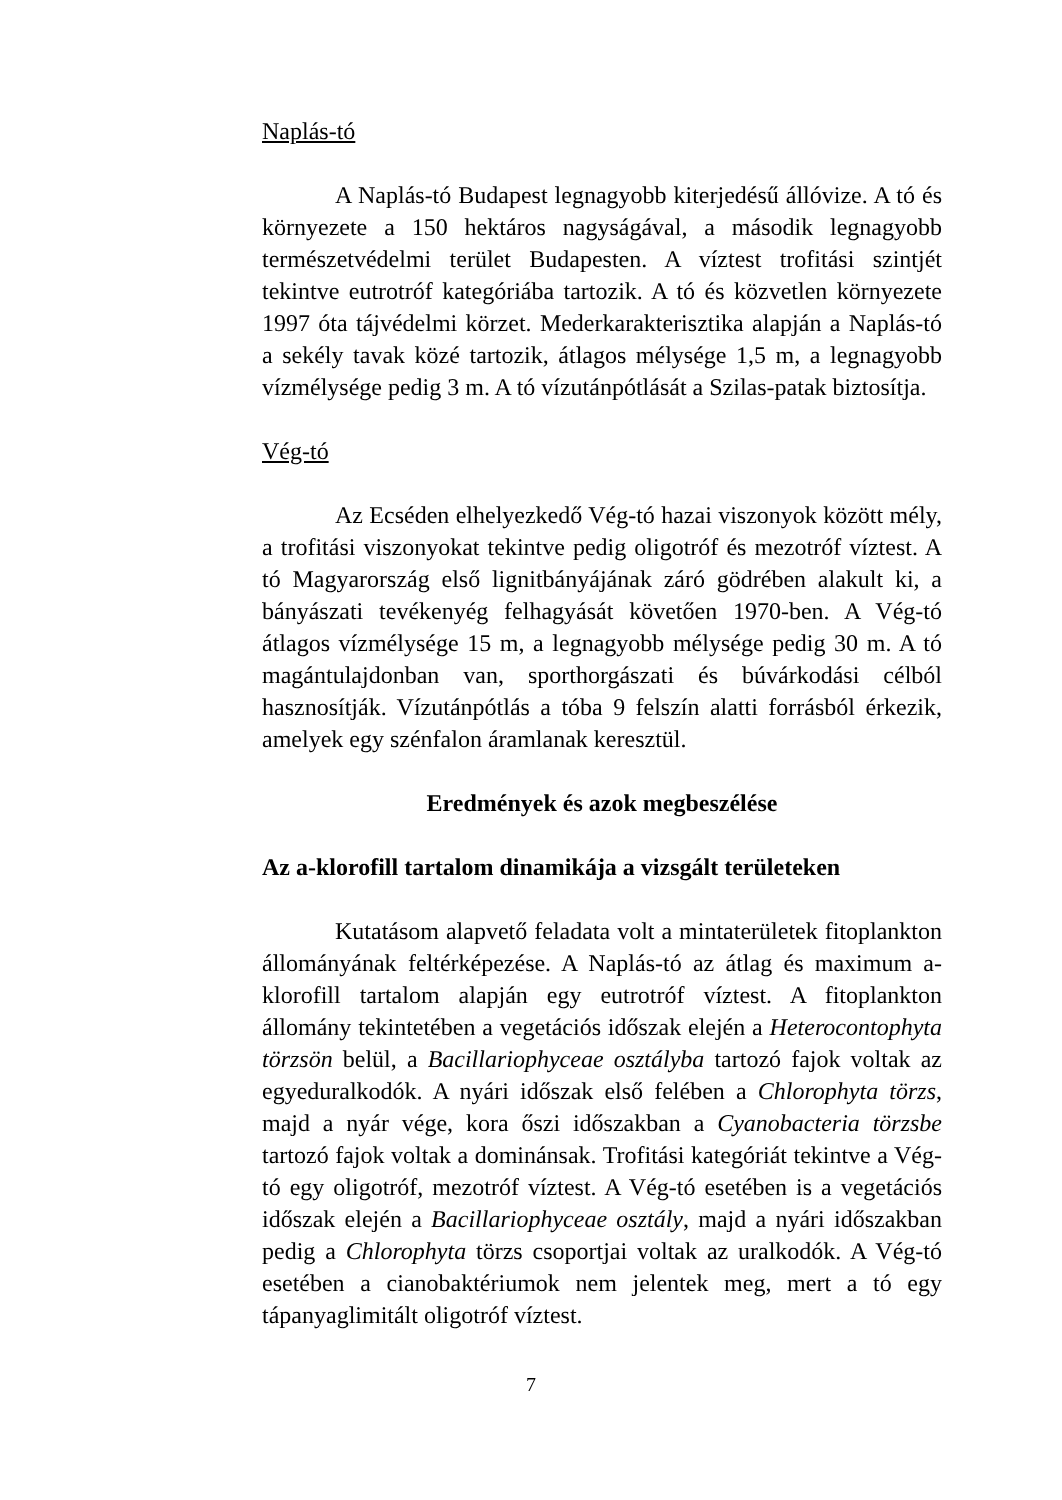Naplás-tó
A Naplás-tó Budapest legnagyobb kiterjedésű állóvize. A tó és környezete a 150 hektáros nagyságával, a második legnagyobb természetvédelmi terület Budapesten. A víztest trofitási szintjét tekintve eutrotróf kategóriába tartozik. A tó és közvetlen környezete 1997 óta tájvédelmi körzet. Mederkarakterisztika alapján a Naplás-tó a sekély tavak közé tartozik, átlagos mélysége 1,5 m, a legnagyobb vízmélysége pedig 3 m. A tó vízutánpótlását a Szilas-patak biztosítja.
Vég-tó
Az Ecséden elhelyezkedő Vég-tó hazai viszonyok között mély, a trofitási viszonyokat tekintve pedig oligotróf és mezotróf víztest. A tó Magyarország első lignitbányájának záró gödrében alakult ki, a bányászati tevékenyég felhagyását követően 1970-ben. A Vég-tó átlagos vízmélysége 15 m, a legnagyobb mélysége pedig 30 m. A tó magántulajdonban van, sporthorgászati és búvárkodási célból hasznosítják. Vízutánpótlás a tóba 9 felszín alatti forrásból érkezik, amelyek egy szénfalon áramlanak keresztül.
Eredmények és azok megbeszélése
Az a-klorofill tartalom dinamikája a vizsgált területeken
Kutatásom alapvető feladata volt a mintaterületek fitoplankton állományának feltérképezése. A Naplás-tó az átlag és maximum a-klorofill tartalom alapján egy eutrotróf víztest. A fitoplankton állomány tekintetében a vegetációs időszak elején a Heterocontophyta törzsön belül, a Bacillariophyceae osztályba tartozó fajok voltak az egyeduralkodók. A nyári időszak első felében a Chlorophyta törzs, majd a nyár vége, kora őszi időszakban a Cyanobacteria törzsbe tartozó fajok voltak a dominánsak. Trofitási kategóriát tekintve a Vég-tó egy oligotróf, mezotróf víztest. A Vég-tó esetében is a vegetációs időszak elején a Bacillariophyceae osztály, majd a nyári időszakban pedig a Chlorophyta törzs csoportjai voltak az uralkodók. A Vég-tó esetében a cianobaktériumok nem jelentek meg, mert a tó egy tápanyaglimitált oligotróf víztest.
7